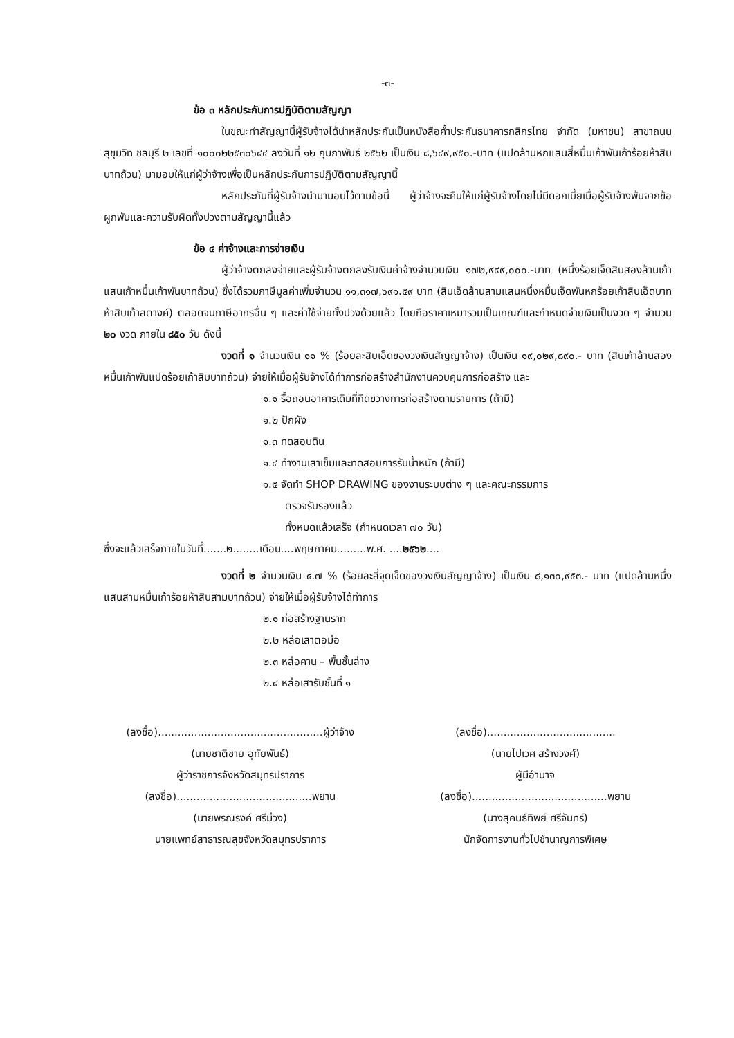-๓-
ข้อ ๓ หลักประกันการปฏิบัติตามสัญญา
ในขณะทำสัญญานี้ผู้รับจ้างได้นำหลักประกันเป็นหนังสือค้ำประกันธนาคารกสิกรไทย จำกัด (มหาชน) สาขาถนนสุขุมวิท ชลบุรี ๒ เลขที่ ๑๐๐๐๒๒๕๓๐๖๔๔ ลงวันที่ ๑๒ กุมภาพันธ์ ๒๕๖๒ เป็นเงิน ๘,๖๔๙,๙๕๐.-บาท (แปดล้านหกแสนสี่หมื่นเก้าพันเก้าร้อยห้าสิบบาทถ้วน) มามอบให้แก่ผู้ว่าจ้างเพื่อเป็นหลักประกันการปฏิบัติตามสัญญานี้
หลักประกันที่ผู้รับจ้างนำมามอบไว้ตามข้อนี้ ผู้ว่าจ้างจะคืนให้แก่ผู้รับจ้างโดยไม่มีดอกเบี้ยเมื่อผู้รับจ้างพ้นจากข้อผูกพันและความรับผิดทั้งปวงตามสัญญานี้แล้ว
ข้อ ๔ ค่าจ้างและการจ่ายเงิน
ผู้ว่าจ้างตกลงจ่ายและผู้รับจ้างตกลงรับเงินค่าจ้างจำนวนเงิน ๑๗๒,๙๙๙,๐๐๐.-บาท (หนึ่งร้อยเจ็ดสิบสองล้านเก้าแสนเก้าหมื่นเก้าพันบาทถ้วน) ซึ่งได้รวมภาษีมูลค่าเพิ่มจำนวน ๑๑,๓๑๗,๖๙๑.๕๙ บาท (สิบเอ็ดล้านสามแสนหนึ่งหมื่นเจ็ดพันหกร้อยเก้าสิบเอ็ดบาทห้าสิบเก้าสตางค์) ตลอดจนภาษีอากรอื่น ๆ และค่าใช้จ่ายทั้งปวงด้วยแล้ว โดยถือราคาเหมารวมเป็นเกณฑ์และกำหนดจ่ายเงินเป็นงวด ๆ จำนวน ๒๐ งวด ภายใน ๘๕๐ วัน ดังนี้
งวดที่ ๑ จำนวนเงิน ๑๑ % (ร้อยละสิบเอ็ดของวงเงินสัญญาจ้าง) เป็นเงิน ๑๙,๐๒๙,๘๙๐.- บาท (สิบเก้าล้านสองหมื่นเก้าพันแปดร้อยเก้าสิบบาทถ้วน) จ่ายให้เมื่อผู้รับจ้างได้ทำการก่อสร้างสำนักงานควบคุมการก่อสร้าง และ
๑.๑ รื้อถอนอาคารเดิมที่กีดขวางการก่อสร้างตามรายการ (ถ้ามี)
๑.๒ ปักผัง
๑.๓ ทดสอบดิน
๑.๔ ทำงานเสาเข็มและทดสอบการรับน้ำหนัก (ถ้ามี)
๑.๕ จัดทำ SHOP DRAWING ของงานระบบต่าง ๆ และคณะกรรมการ
ตรวจรับรองแล้ว
ทั้งหมดแล้วเสร็จ (กำหนดเวลา ๗๐ วัน)
ซึ่งจะแล้วเสร็จภายในวันที่.......๒........เดือน....พฤษภาคม.........พ.ศ. ....๒๕๖๒....
งวดที่ ๒ จำนวนเงิน ๔.๗ % (ร้อยละสี่จุดเจ็ดของวงเงินสัญญาจ้าง) เป็นเงิน ๘,๑๓๐,๙๕๓.- บาท (แปดล้านหนึ่งแสนสามหมื่นเก้าร้อยห้าสิบสามบาทถ้วน) จ่ายให้เมื่อผู้รับจ้างได้ทำการ
๒.๑ ก่อสร้างฐานราก
๒.๒ หล่อเสาตอม่อ
๒.๓ หล่อคาน – พื้นชั้นล่าง
๒.๔ หล่อเสารับชั้นที่ ๑
(ลงชื่อ)..................................................ผู้ว่าจ้าง
(นายชาติชาย อุทัยพันธ์)
ผู้ว่าราชการจังหวัดสมุทรปราการ
(ลงชื่อ).........................................พยาน
(นายพรณรงค์ ศรีม่วง)
นายแพทย์สาธารณสุขจังหวัดสมุทรปราการ
(ลงชื่อ).......................................
(นายไปเวศ สร้างวงศ์)
ผู้มีอำนาจ
(ลงชื่อ).........................................พยาน
(นางสุคนธ์ทิพย์ ศรีจันทร์)
นักจัดการงานทั่วไปชำนาญการพิเศษ